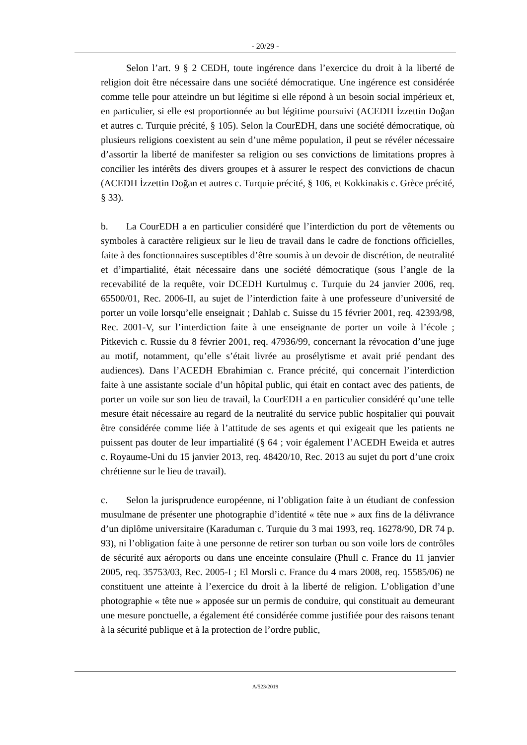- 20/29 -
Selon l’art. 9 § 2 CEDH, toute ingérence dans l’exercice du droit à la liberté de religion doit être nécessaire dans une société démocratique. Une ingérence est considérée comme telle pour atteindre un but légitime si elle répond à un besoin social impérieux et, en particulier, si elle est proportionnée au but légitime poursuivi (ACEDH İzzettin Doğan et autres c. Turquie précité, § 105). Selon la CourEDH, dans une société démocratique, où plusieurs religions coexistent au sein d’une même population, il peut se révéler nécessaire d’assortir la liberté de manifester sa religion ou ses convictions de limitations propres à concilier les intérêts des divers groupes et à assurer le respect des convictions de chacun (ACEDH İzzettin Doğan et autres c. Turquie précité, § 106, et Kokkinakis c. Grèce précité, § 33).
b. La CourEDH a en particulier considéré que l’interdiction du port de vêtements ou symboles à caractère religieux sur le lieu de travail dans le cadre de fonctions officielles, faite à des fonctionnaires susceptibles d’être soumis à un devoir de discrétion, de neutralité et d’impartialité, était nécessaire dans une société démocratique (sous l’angle de la recevabilité de la requête, voir DCEDH Kurtulmuş c. Turquie du 24 janvier 2006, req. 65500/01, Rec. 2006-II, au sujet de l’interdiction faite à une professeure d’université de porter un voile lorsqu’elle enseignait ; Dahlab c. Suisse du 15 février 2001, req. 42393/98, Rec. 2001-V, sur l’interdiction faite à une enseignante de porter un voile à l’école ; Pitkevich c. Russie du 8 février 2001, req. 47936/99, concernant la révocation d’une juge au motif, notamment, qu’elle s’était livrée au prosélytisme et avait prié pendant des audiences). Dans l’ACEDH Ebrahimian c. France précité, qui concernait l’interdiction faite à une assistante sociale d’un hôpital public, qui était en contact avec des patients, de porter un voile sur son lieu de travail, la CourEDH a en particulier considéré qu’une telle mesure était nécessaire au regard de la neutralité du service public hospitalier qui pouvait être considérée comme liée à l’attitude de ses agents et qui exigeait que les patients ne puissent pas douter de leur impartialité (§ 64 ; voir également l’ACEDH Eweida et autres c. Royaume-Uni du 15 janvier 2013, req. 48420/10, Rec. 2013 au sujet du port d’une croix chrétienne sur le lieu de travail).
c. Selon la jurisprudence européenne, ni l’obligation faite à un étudiant de confession musulmane de présenter une photographie d’identité « tête nue » aux fins de la délivrance d’un diplôme universitaire (Karaduman c. Turquie du 3 mai 1993, req. 16278/90, DR 74 p. 93), ni l’obligation faite à une personne de retirer son turban ou son voile lors de contrôles de sécurité aux aéroports ou dans une enceinte consulaire (Phull c. France du 11 janvier 2005, req. 35753/03, Rec. 2005-I ; El Morsli c. France du 4 mars 2008, req. 15585/06) ne constituent une atteinte à l’exercice du droit à la liberté de religion. L’obligation d’une photographie « tête nue » apposée sur un permis de conduire, qui constituait au demeurant une mesure ponctuelle, a également été considérée comme justifiée pour des raisons tenant à la sécurité publique et à la protection de l’ordre public,
A/523/2019